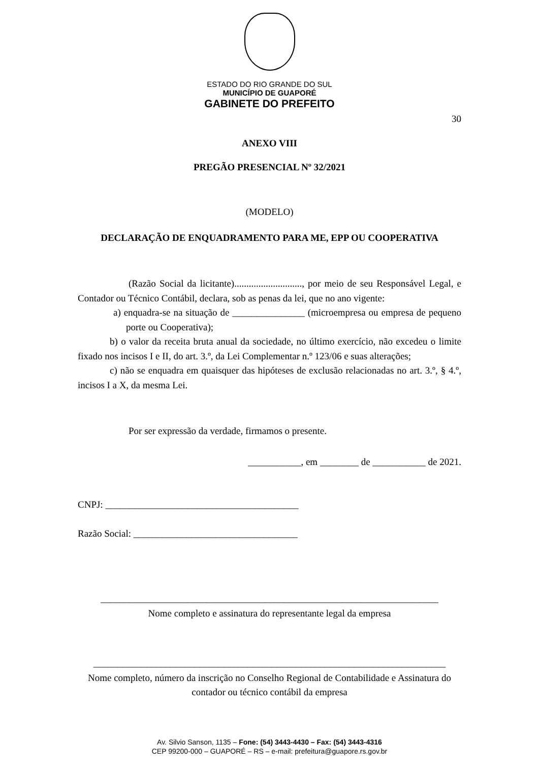ESTADO DO RIO GRANDE DO SUL
MUNICÍPIO DE GUAPORÉ
GABINETE DO PREFEITO
30
ANEXO VIII
PREGÃO PRESENCIAL Nº 32/2021
(MODELO)
DECLARAÇÃO DE ENQUADRAMENTO PARA ME, EPP OU COOPERATIVA
(Razão Social da licitante)............................, por meio de seu Responsável Legal, e Contador ou Técnico Contábil, declara, sob as penas da lei, que no ano vigente:
a) enquadra-se na situação de _______________ (microempresa ou empresa de pequeno porte ou Cooperativa);
b) o valor da receita bruta anual da sociedade, no último exercício, não excedeu o limite fixado nos incisos I e II, do art. 3.º, da Lei Complementar n.º 123/06 e suas alterações;
c) não se enquadra em quaisquer das hipóteses de exclusão relacionadas no art. 3.º, § 4.º, incisos I a X, da mesma Lei.
Por ser expressão da verdade, firmamos o presente.
___________, em ________ de ___________ de 2021.
CNPJ: ________________________________________
Razão Social: __________________________________
______________________________________________________________________
Nome completo e assinatura do representante legal da empresa
_________________________________________________________________________
Nome completo, número da inscrição no Conselho Regional de Contabilidade e Assinatura do contador ou técnico contábil da empresa
Av. Silvio Sanson, 1135 – Fone: (54) 3443-4430 – Fax: (54) 3443-4316
CEP 99200-000 – GUAPORÉ – RS – e-mail: prefeitura@guapore.rs.gov.br